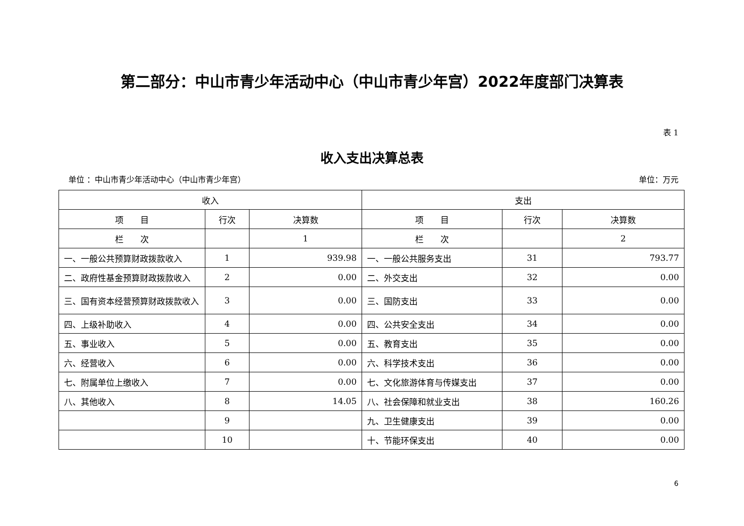第二部分：中山市青少年活动中心（中山市青少年宫）2022年度部门决算表
表 1
收入支出决算总表
单位 ：中山市青少年活动中心（中山市青少年宫） 单位：万元
| 收入 | | | 支出 | | |
| --- | --- | --- | --- | --- | --- |
| 项 目 | 行次 | 决算数 | 项 目 | 行次 | 决算数 |
| 栏 次 | | 1 | 栏 次 | | 2 |
| 一、一般公共预算财政拨款收入 | 1 | 939.98 | 一、一般公共服务支出 | 31 | 793.77 |
| 二、政府性基金预算财政拨款收入 | 2 | 0.00 | 二、外交支出 | 32 | 0.00 |
| 三、国有资本经营预算财政拨款收入 | 3 | 0.00 | 三、国防支出 | 33 | 0.00 |
| 四、上级补助收入 | 4 | 0.00 | 四、公共安全支出 | 34 | 0.00 |
| 五、事业收入 | 5 | 0.00 | 五、教育支出 | 35 | 0.00 |
| 六、经营收入 | 6 | 0.00 | 六、科学技术支出 | 36 | 0.00 |
| 七、附属单位上缴收入 | 7 | 0.00 | 七、文化旅游体育与传媒支出 | 37 | 0.00 |
| 八、其他收入 | 8 | 14.05 | 八、社会保障和就业支出 | 38 | 160.26 |
| | 9 | | 九、卫生健康支出 | 39 | 0.00 |
| | 10 | | 十、节能环保支出 | 40 | 0.00 |
6